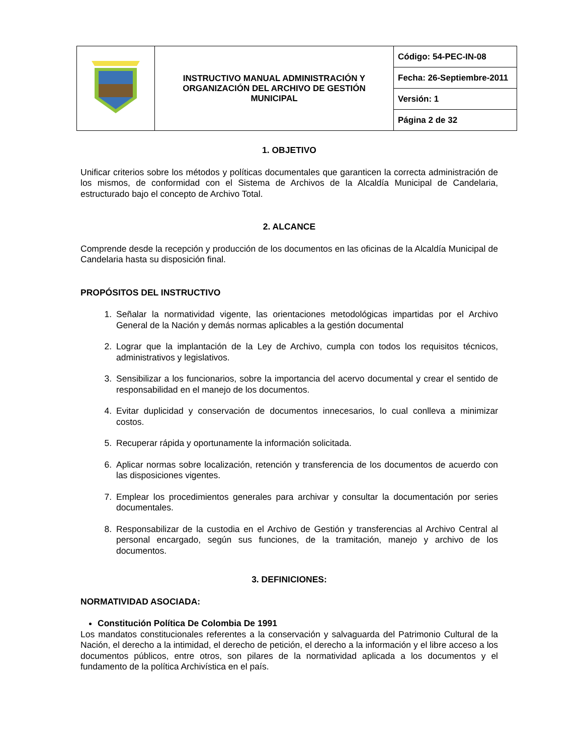| | INSTRUCTIVO MANUAL ADMINISTRACIÓN Y ORGANIZACIÓN DEL ARCHIVO DE GESTIÓN MUNICIPAL | Código: 54-PEC-IN-08 |
| | | Fecha: 26-Septiembre-2011 |
| | | Versión: 1 |
| | | Página 2 de 32 |
1. OBJETIVO
Unificar criterios sobre los métodos y políticas documentales que garanticen la correcta administración de los mismos, de conformidad con el Sistema de Archivos de la Alcaldía Municipal de Candelaria, estructurado bajo el concepto de Archivo Total.
2. ALCANCE
Comprende desde la recepción y producción de los documentos en las oficinas de la Alcaldía Municipal de Candelaria hasta su disposición final.
PROPÓSITOS DEL INSTRUCTIVO
1. Señalar la normatividad vigente, las orientaciones metodológicas impartidas por el Archivo General de la Nación y demás normas aplicables a la gestión documental
2. Lograr que la implantación de la Ley de Archivo, cumpla con todos los requisitos técnicos, administrativos y legislativos.
3. Sensibilizar a los funcionarios, sobre la importancia del acervo documental y crear el sentido de responsabilidad en el manejo de los documentos.
4. Evitar duplicidad y conservación de documentos innecesarios, lo cual conlleva a minimizar costos.
5. Recuperar rápida y oportunamente la información solicitada.
6. Aplicar normas sobre localización, retención y transferencia de los documentos de acuerdo con las disposiciones vigentes.
7. Emplear los procedimientos generales para archivar y consultar la documentación por series documentales.
8. Responsabilizar de la custodia en el Archivo de Gestión y transferencias al Archivo Central al personal encargado, según sus funciones, de la tramitación, manejo y archivo de los documentos.
3. DEFINICIONES:
NORMATIVIDAD ASOCIADA:
Constitución Política De Colombia De 1991
Los mandatos constitucionales referentes a la conservación y salvaguarda del Patrimonio Cultural de la Nación, el derecho a la intimidad, el derecho de petición, el derecho a la información y el libre acceso a los documentos públicos, entre otros, son pilares de la normatividad aplicada a los documentos y el fundamento de la política Archivística en el país.